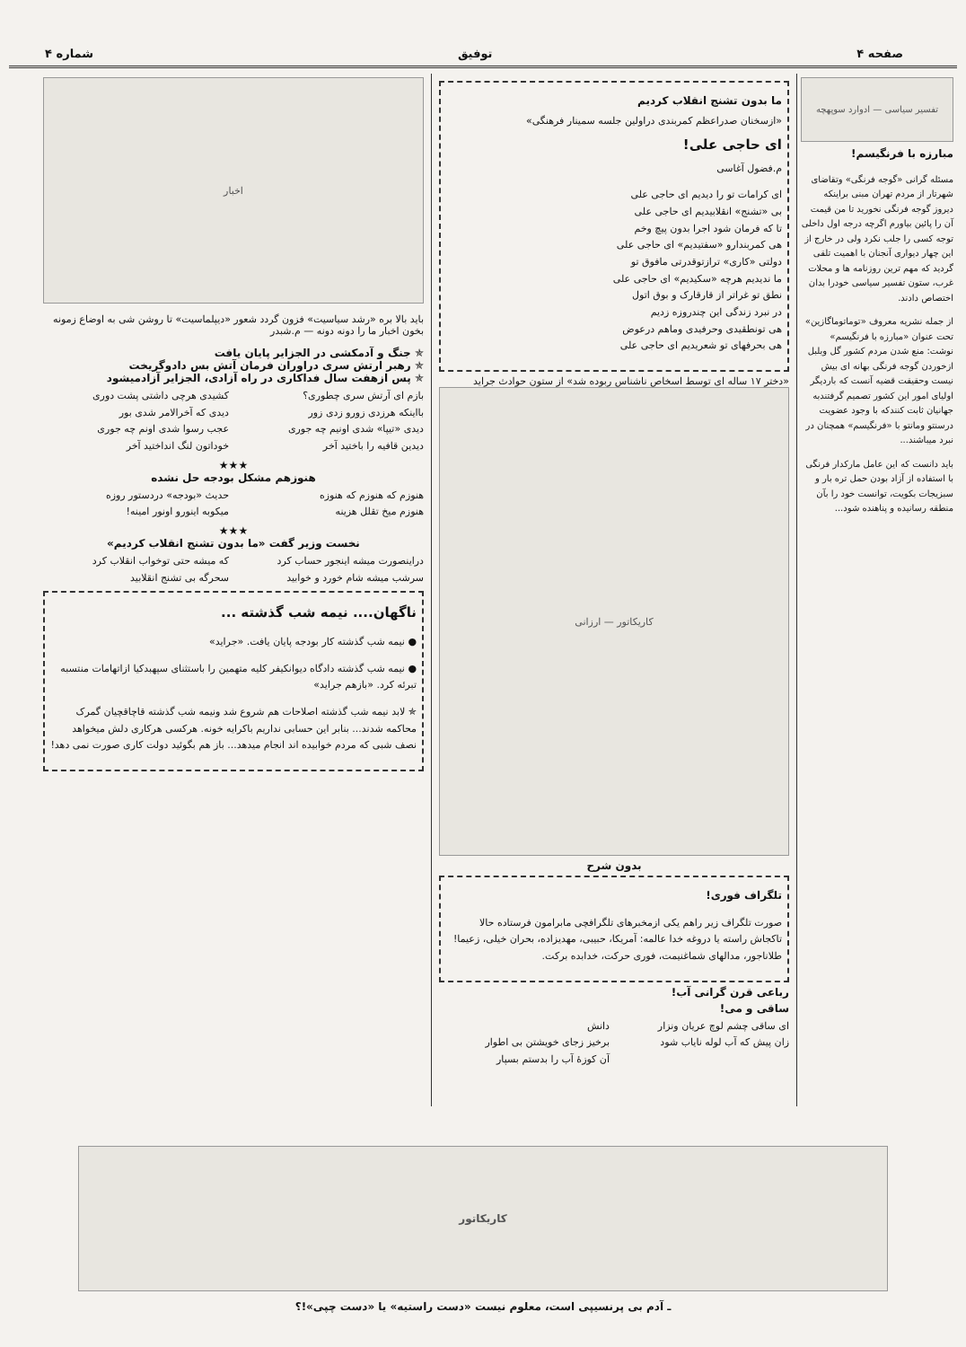صفحه ۴ توفیق شماره ۴
تفسیر سیاسی — ادوارد سوپهچه
مبارزه با فرنگیسم!
مسئله گرانی «گوجه فرنگی» وتقاضای شهرتار از مردم تهران مبنی براینکه دیروز گوجه فرنگی نخورید تا من قیمت آن را پائین بیاورم اگرچه درجه اول داخلی توجه کسی را جلب نکرد ولی در خارج از این چهار دیواری آنجنان با اهمیت تلقی گردید که مهم ترین روزنامه ها و محلات غرب، ستون تفسیر سیاسی خودرا بدان اختصاص دادند.
از جمله نشریه معروف «توماتوماگازین» تحت عنوان «مبارزه با فرنگیسم» نوشت: منع شدن مردم کشور گل وبلبل ازخوردن گوجه فرنگی بهانه ای بیش نیست وحقیقت قضیه آنست که باردیگر اولیای امور این کشور تصمیم گرفتندبه جهانیان ثابت کنندکه با وجود عضویت درسنتو ومانتو با «فرنگیسم» همچنان در نبرد میباشند...
باید دانست که این عامل مارکدار فرنگی با استفاده از آزاد بودن حمل تره بار و سبزیجات بکویت، توانست خود را بآن منطقه رسانیده و پناهنده شود...
ما بدون تشنج انقلاب کردیم
«ازسخنان صدراعظم کمربندی دراولین جلسه سمینار فرهنگی»
ای حاجی علی!
م.فضول آغاسی
ای کرامات تو را دیدیم ای حاجی علی
بی «تشنج» انقلابیدیم ای حاجی علی
تا که فرمان شود اجرا بدون پیچ وخم
هی کمربندارو «سفتیدیم» ای حاجی علی
دولتی «کاری» ترازتوقدرتی مافوق تو
ما ندیدیم هرچه «سکیدیم» ای حاجی علی
نطق تو غراتر از قارقارک و بوق اتول
در نبرد زندگی این چندروزه زدیم
هی تونطقیدی وحرفیدی وماهم درعوض
هی بحرفهای تو شعریدیم ای حاجی علی
«دختر ۱۷ ساله ای توسط اسخاص ناشناس ربوده شد» از ستون حوادث جراید
کاریکاتور — ارزانی
بدون شرح
تلگراف فوری!
صورت تلگراف زیر راهم یکی ازمخبرهای تلگرافچی مابرامون فرستاده حالا تاکجاش راسته یا دروغه خدا عالمه: آمریکا، حبیبی، مهدیزاده، بحران خیلی، زعیما! طلاناجور، مدالهای شماغنیمت، فوری حرکت، خدابده برکت.
رباعی قرن گرانی آب!
ساقی و می!
ای ساقی چشم لوچ عریان ونزار
زان پیش که آب لوله نایاب شود
دانش
برخیز زجای خویشتن بی اطوار
آن کوزهٔ آب را بدستم بسپار
اخبار
باید بالا بره «رشد سیاسیت» فزون گردد شعور «دیپلماسیت» تا روشن شی به اوضاع زمونه بخون اخبار ما را دونه دونه — م.شبدر
✯ جنگ و آدمکشی در الجزایر پایان یافت
✯ رهبر ارتش سری دراوران فرمان آتش بس دادوگریخت
✯ پس ازهفت سال فداکاری در راه آزادی، الجزایر آزادمیشود
بازم ای آرتش سری چطوری؟
بااینکه هرزدی زورو زدی زور
دیدی «تیپا» شدی اونیم چه جوری
دیدین قافیه را باختید آخر
کشیدی هرچی داشتی پشت دوری
دیدی که آخرالامر شدی بور
عجب رسوا شدی اونم چه جوری
خوداتون لنگ انداختید آخر
★★★
هنوزهم مشکل بودجه حل نشده
هنوزم که هنوزم که هنوزه
هنوزم میخ تقلل هزینه
حدیث «بودجه» دردستور روزه
میکوبه اینورو اونور امینه!
★★★
نخست وزیر گفت «ما بدون تشنج انقلاب کردیم»
دراینصورت میشه اینجور حساب کرد
سرشب میشه شام خورد و خوابید
که میشه حتی توخواب انقلاب کرد
سحرگه بی تشنج انقلابید
ناگهان.... نیمه شب گذشته ...
● نیمه شب گذشته کار بودجه پایان یافت. «جراید»
● نیمه شب گذشته دادگاه دیوانکیفر کلیه متهمین را باستثنای سپهبدکیا ازاتهامات منتسبه تبرئه کرد. «بازهم جراید»
✯ لابد نیمه شب گذشته اصلاحات هم شروع شد ونیمه شب گذشته قاچاقچیان گمرک محاکمه شدند... بنابر این حسابی نداریم باکرایه خونه. هرکسی هرکاری دلش میخواهد نصف شبی که مردم خوابیده اند انجام میدهد... باز هم بگوئید دولت کاری صورت نمی دهد!
کاریکاتور
ـ آدم بی پرنسیپی است، معلوم نیست «دست راستیه» یا «دست چپی»!؟